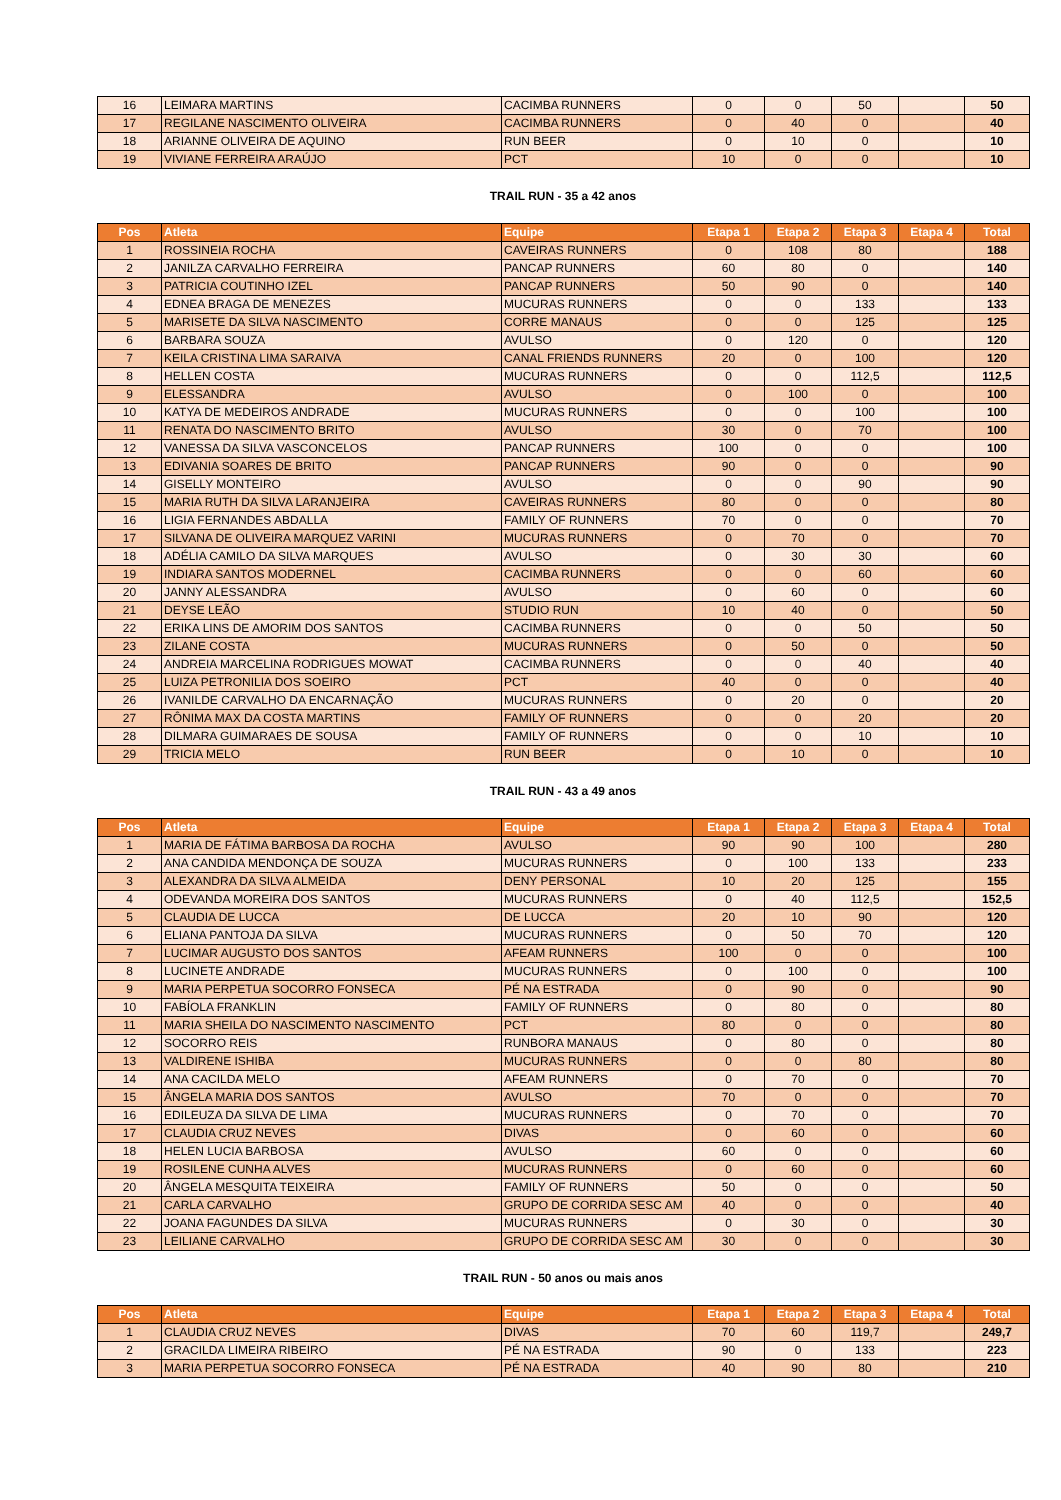| 16 | LEIMARA MARTINS | CACIMBA RUNNERS | 0 | 0 | 50 | | 50 |
| 17 | REGILANE NASCIMENTO OLIVEIRA | CACIMBA RUNNERS | 0 | 40 | 0 | | 40 |
| 18 | ARIANNE OLIVEIRA DE AQUINO | RUN BEER | 0 | 10 | 0 | | 10 |
| 19 | VIVIANE FERREIRA ARAÚJO | PCT | 10 | 0 | 0 | | 10 |
TRAIL RUN - 35 a 42 anos
| Pos | Atleta | Equipe | Etapa 1 | Etapa 2 | Etapa 3 | Etapa 4 | Total |
| --- | --- | --- | --- | --- | --- | --- | --- |
| 1 | ROSSINEIA ROCHA | CAVEIRAS RUNNERS | 0 | 108 | 80 | | 188 |
| 2 | JANILZA CARVALHO FERREIRA | PANCAP RUNNERS | 60 | 80 | 0 | | 140 |
| 3 | PATRICIA COUTINHO IZEL | PANCAP RUNNERS | 50 | 90 | 0 | | 140 |
| 4 | EDNEA BRAGA DE MENEZES | MUCURAS RUNNERS | 0 | 0 | 133 | | 133 |
| 5 | MARISETE DA SILVA NASCIMENTO | CORRE MANAUS | 0 | 0 | 125 | | 125 |
| 6 | BARBARA SOUZA | AVULSO | 0 | 120 | 0 | | 120 |
| 7 | KEILA CRISTINA LIMA SARAIVA | CANAL FRIENDS RUNNERS | 20 | 0 | 100 | | 120 |
| 8 | HELLEN COSTA | MUCURAS RUNNERS | 0 | 0 | 112,5 | | 112,5 |
| 9 | ELESSANDRA | AVULSO | 0 | 100 | 0 | | 100 |
| 10 | KATYA DE MEDEIROS ANDRADE | MUCURAS RUNNERS | 0 | 0 | 100 | | 100 |
| 11 | RENATA DO NASCIMENTO BRITO | AVULSO | 30 | 0 | 70 | | 100 |
| 12 | VANESSA DA SILVA VASCONCELOS | PANCAP RUNNERS | 100 | 0 | 0 | | 100 |
| 13 | EDIVANIA SOARES DE BRITO | PANCAP RUNNERS | 90 | 0 | 0 | | 90 |
| 14 | GISELLY MONTEIRO | AVULSO | 0 | 0 | 90 | | 90 |
| 15 | MARIA RUTH DA SILVA LARANJEIRA | CAVEIRAS RUNNERS | 80 | 0 | 0 | | 80 |
| 16 | LIGIA FERNANDES ABDALLA | FAMILY OF RUNNERS | 70 | 0 | 0 | | 70 |
| 17 | SILVANA DE OLIVEIRA MARQUEZ VARINI | MUCURAS RUNNERS | 0 | 70 | 0 | | 70 |
| 18 | ADÉLIA CAMILO DA SILVA MARQUES | AVULSO | 0 | 30 | 30 | | 60 |
| 19 | INDIARA SANTOS MODERNEL | CACIMBA RUNNERS | 0 | 0 | 60 | | 60 |
| 20 | JANNY ALESSANDRA | AVULSO | 0 | 60 | 0 | | 60 |
| 21 | DEYSE LEÃO | STUDIO RUN | 10 | 40 | 0 | | 50 |
| 22 | ERIKA LINS DE AMORIM DOS SANTOS | CACIMBA RUNNERS | 0 | 0 | 50 | | 50 |
| 23 | ZILANE COSTA | MUCURAS RUNNERS | 0 | 50 | 0 | | 50 |
| 24 | ANDREIA MARCELINA RODRIGUES MOWAT | CACIMBA RUNNERS | 0 | 0 | 40 | | 40 |
| 25 | LUIZA PETRONILIA DOS SOEIRO | PCT | 40 | 0 | 0 | | 40 |
| 26 | IVANILDE CARVALHO DA ENCARNAÇÃO | MUCURAS RUNNERS | 0 | 20 | 0 | | 20 |
| 27 | RÔNIMA MAX DA COSTA MARTINS | FAMILY OF RUNNERS | 0 | 0 | 20 | | 20 |
| 28 | DILMARA GUIMARAES DE SOUSA | FAMILY OF RUNNERS | 0 | 0 | 10 | | 10 |
| 29 | TRICIA MELO | RUN BEER | 0 | 10 | 0 | | 10 |
TRAIL RUN - 43 a 49 anos
| Pos | Atleta | Equipe | Etapa 1 | Etapa 2 | Etapa 3 | Etapa 4 | Total |
| --- | --- | --- | --- | --- | --- | --- | --- |
| 1 | MARIA DE FÁTIMA BARBOSA DA ROCHA | AVULSO | 90 | 90 | 100 | | 280 |
| 2 | ANA CANDIDA MENDONÇA DE SOUZA | MUCURAS RUNNERS | 0 | 100 | 133 | | 233 |
| 3 | ALEXANDRA DA SILVA ALMEIDA | DENY PERSONAL | 10 | 20 | 125 | | 155 |
| 4 | ODEVANDA MOREIRA DOS SANTOS | MUCURAS RUNNERS | 0 | 40 | 112,5 | | 152,5 |
| 5 | CLAUDIA DE LUCCA | DE LUCCA | 20 | 10 | 90 | | 120 |
| 6 | ELIANA PANTOJA DA SILVA | MUCURAS RUNNERS | 0 | 50 | 70 | | 120 |
| 7 | LUCIMAR AUGUSTO DOS SANTOS | AFEAM RUNNERS | 100 | 0 | 0 | | 100 |
| 8 | LUCINETE ANDRADE | MUCURAS RUNNERS | 0 | 100 | 0 | | 100 |
| 9 | MARIA PERPETUA SOCORRO FONSECA | PÉ NA ESTRADA | 0 | 90 | 0 | | 90 |
| 10 | FABÍOLA FRANKLIN | FAMILY OF RUNNERS | 0 | 80 | 0 | | 80 |
| 11 | MARIA SHEILA DO NASCIMENTO NASCIMENTO | PCT | 80 | 0 | 0 | | 80 |
| 12 | SOCORRO REIS | RUNBORA MANAUS | 0 | 80 | 0 | | 80 |
| 13 | VALDIRENE ISHIBA | MUCURAS RUNNERS | 0 | 0 | 80 | | 80 |
| 14 | ANA CACILDA MELO | AFEAM RUNNERS | 0 | 70 | 0 | | 70 |
| 15 | ÂNGELA MARIA DOS SANTOS | AVULSO | 70 | 0 | 0 | | 70 |
| 16 | EDILEUZA DA SILVA DE LIMA | MUCURAS RUNNERS | 0 | 70 | 0 | | 70 |
| 17 | CLAUDIA CRUZ NEVES | DIVAS | 0 | 60 | 0 | | 60 |
| 18 | HELEN LUCIA BARBOSA | AVULSO | 60 | 0 | 0 | | 60 |
| 19 | ROSILENE CUNHA ALVES | MUCURAS RUNNERS | 0 | 60 | 0 | | 60 |
| 20 | ÂNGELA MESQUITA TEIXEIRA | FAMILY OF RUNNERS | 50 | 0 | 0 | | 50 |
| 21 | CARLA CARVALHO | GRUPO DE CORRIDA SESC AM | 40 | 0 | 0 | | 40 |
| 22 | JOANA FAGUNDES DA SILVA | MUCURAS RUNNERS | 0 | 30 | 0 | | 30 |
| 23 | LEILIANE CARVALHO | GRUPO DE CORRIDA SESC AM | 30 | 0 | 0 | | 30 |
TRAIL RUN - 50 anos ou mais anos
| Pos | Atleta | Equipe | Etapa 1 | Etapa 2 | Etapa 3 | Etapa 4 | Total |
| --- | --- | --- | --- | --- | --- | --- | --- |
| 1 | CLAUDIA CRUZ NEVES | DIVAS | 70 | 60 | 119,7 | | 249,7 |
| 2 | GRACILDA LIMEIRA RIBEIRO | PÉ NA ESTRADA | 90 | 0 | 133 | | 223 |
| 3 | MARIA PERPETUA SOCORRO FONSECA | PÉ NA ESTRADA | 40 | 90 | 80 | | 210 |